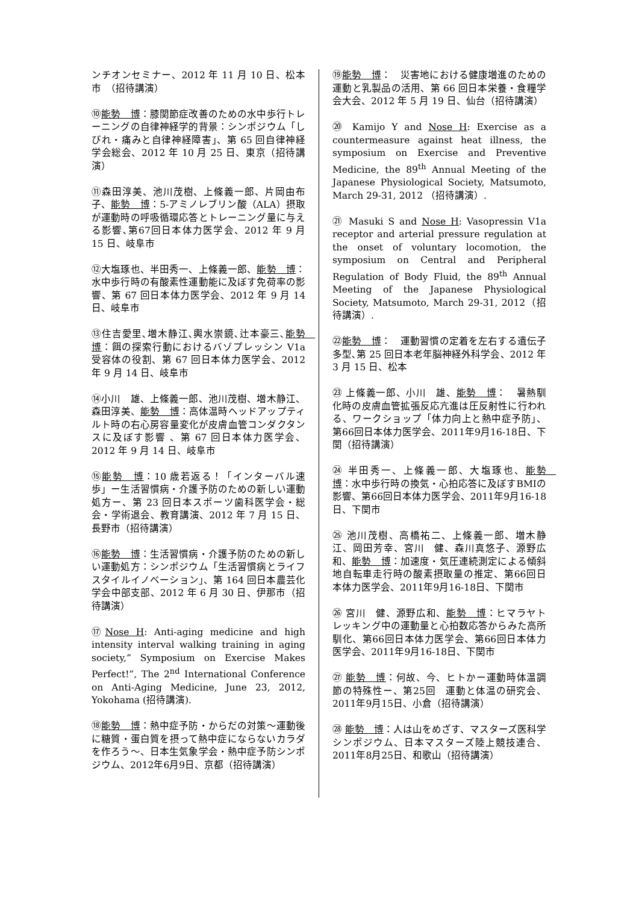ンチオンセミナー、2012 年 11 月 10 日、松本市　（招待講演）
⑩能勢　博：膝関節症改善のための水中歩行トレーニングの自律神経学的背景：シンポジウム「しびれ・痛みと自律神経障害」、第 65 回自律神経学会総会、2012 年 10 月 25 日、東京（招待講演）
⑪森田淳美、池川茂樹、上條義一郎、片岡由布子、能勢　博：5-アミノレブリン酸（ALA）摂取が運動時の呼吸循環応答とトレーニング量に与える影響､第67回日本体力医学会、2012 年 9 月 15 日、岐阜市
⑫大塩琢也、半田秀一、上條義一郎、能勢　博：水中歩行時の有酸素性運動能に及ぼす免荷率の影響、第 67 回日本体力医学会、2012 年 9 月 14 日、岐阜市
⑬住吉愛里､増木静江､輿水崇鏡､辻本豪三､能勢　博：餌の探索行動におけるバゾプレッシン V1a 受容体の役割、第 67 回日本体力医学会、2012 年 9 月 14 日、岐阜市
⑭小川　雄、上條義一郎、池川茂樹、増木静江、森田淳美、能勢　博：高体温時ヘッドアップティルト時の右心房容量変化が皮膚血管コンダクタンスに及ぼす影響 、第 67 回日本体力医学会、2012 年 9 月 14 日、岐阜市
⑮能勢　博：10 歳若返る！「インターバル速歩」ー生活習慣病・介護予防のための新しい運動処方ー、第 23 回日本スポーツ歯科医学会・総会・学術退会、教育講演、2012 年 7 月 15 日、長野市（招待講演）
⑯能勢　博：生活習慣病・介護予防のための新しい運動処方：シンポジウム「生活習慣病とライフスタイルイノベーション」、第 164 回日本農芸化学会中部支部、2012 年 6 月 30 日、伊那市（招待講演）
⑰Nose H: Anti-aging medicine and high intensity interval walking training in aging society,” Symposium on Exercise Makes Perfect!”, The 2<sup>nd</sup> International Conference on Anti-Aging Medicine, June 23, 2012, Yokohama (招待講演).
⑱能勢　博：熱中症予防・からだの対策～運動後に糖質・蛋白質を摂って熱中症にならないカラダを作ろう～、日本生気象学会・熱中症予防シンポジウム、2012年6月9日、京都（招待講演）
⑲能勢　博：　災害地における健康増進のための運動と乳製品の活用、第 66 回日本栄養・食糧学会大会、2012 年 5 月 19 日、仙台（招待講演）
⑳ Kamijo Y and Nose H: Exercise as a countermeasure against heat illness, the symposium on Exercise and Preventive Medicine, the 89<sup>th</sup> Annual Meeting of the Japanese Physiological Society, Matsumoto, March 29-31, 2012 （招待講演）.
㉑ Masuki S and Nose H: Vasopressin V1a receptor and arterial pressure regulation at the onset of voluntary locomotion, the symposium on Central and Peripheral Regulation of Body Fluid, the 89<sup>th</sup> Annual Meeting of the Japanese Physiological Society, Matsumoto, March 29-31, 2012（招待講演）.
㉒能勢　博：　運動習慣の定着を左右する遺伝子多型､第 25 回日本老年脳神経外科学会、2012 年 3 月 15 日、松本
㉓ 上條義一郎、小川　雄、能勢　博：　暑熱馴化時の皮膚血管拡張反応亢進は圧反射性に行われる、ワークショップ「体力向上と熱中症予防」、第66回日本体力医学会、2011年9月16-18日、下関（招待講演）
㉔ 半田秀一、上條義一郎、大塩琢也、能勢　博：水中歩行時の換気・心拍応答に及ぼすBMIの影響、第66回日本体力医学会、2011年9月16-18日、下関市
㉕ 池川茂樹、高橋祐二、上條義一郎、増木静江、岡田芳幸、宮川　健、森川真悠子、源野広和、能勢　博：加速度・気圧連続測定による傾斜地自転車走行時の酸素摂取量の推定、第66回日本体力医学会、2011年9月16-18日、下関市
㉖ 宮川　健、源野広和、能勢　博：ヒマラヤトレッキング中の運動量と心拍数応答からみた高所馴化、第66回日本体力医学会、第66回日本体力医学会、2011年9月16-18日、下関市
㉗ 能勢　博：何故、今、ヒトかー運動時体温調節の特殊性ー、第25回　運動と体温の研究会、2011年9月15日、小倉（招待講演）
㉘ 能勢　博：人は山をめざす、マスターズ医科学シンポジウム、日本マスターズ陸上競技連合、2011年8月25日、和歌山（招待講演）